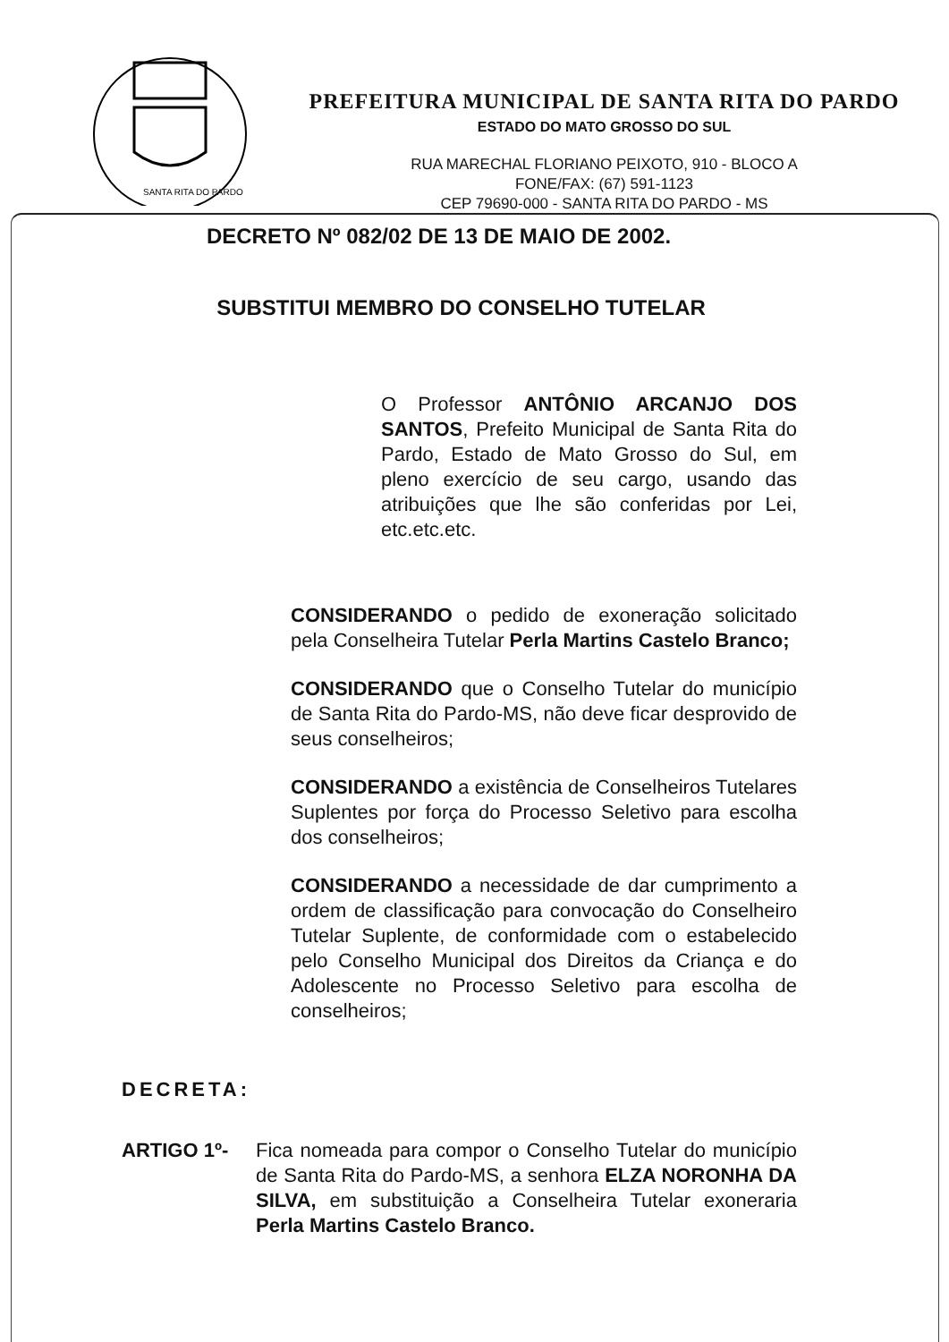SANTA RITA DO PARDO
PREFEITURA MUNICIPAL DE SANTA RITA DO PARDO
ESTADO DO MATO GROSSO DO SUL
RUA MARECHAL FLORIANO PEIXOTO, 910 - BLOCO A
FONE/FAX: (67) 591-1123
CEP 79690-000 - SANTA RITA DO PARDO - MS
DECRETO Nº 082/02 DE 13 DE MAIO DE 2002.
SUBSTITUI MEMBRO DO CONSELHO TUTELAR
O Professor ANTÔNIO ARCANJO DOS SANTOS, Prefeito Municipal de Santa Rita do Pardo, Estado de Mato Grosso do Sul, em pleno exercício de seu cargo, usando das atribuições que lhe são conferidas por Lei, etc.etc.etc.
CONSIDERANDO o pedido de exoneração solicitado pela Conselheira Tutelar Perla Martins Castelo Branco;
CONSIDERANDO que o Conselho Tutelar do município de Santa Rita do Pardo-MS, não deve ficar desprovido de seus conselheiros;
CONSIDERANDO a existência de Conselheiros Tutelares Suplentes por força do Processo Seletivo para escolha dos conselheiros;
CONSIDERANDO a necessidade de dar cumprimento a ordem de classificação para convocação do Conselheiro Tutelar Suplente, de conformidade com o estabelecido pelo Conselho Municipal dos Direitos da Criança e do Adolescente no Processo Seletivo para escolha de conselheiros;
DECRETA:
ARTIGO 1º- Fica nomeada para compor o Conselho Tutelar do município de Santa Rita do Pardo-MS, a senhora ELZA NORONHA DA SILVA, em substituição a Conselheira Tutelar exoneraria Perla Martins Castelo Branco.